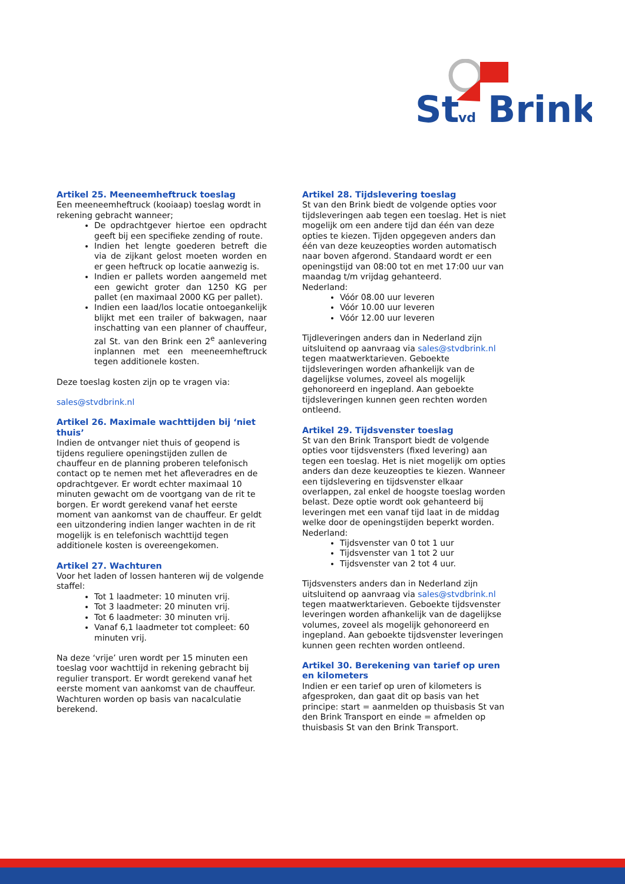St
vd
Brink
Artikel 25. Meeneemheftruck toeslag
Een meeneemheftruck (kooiaap) toeslag wordt in rekening gebracht wanneer;
De opdrachtgever hiertoe een opdracht geeft bij een specifieke zending of route.
Indien het lengte goederen betreft die via de zijkant gelost moeten worden en er geen heftruck op locatie aanwezig is.
Indien er pallets worden aangemeld met een gewicht groter dan 1250 KG per pallet (en maximaal 2000 KG per pallet).
Indien een laad/los locatie ontoegankelijk blijkt met een trailer of bakwagen, naar inschatting van een planner of chauffeur, zal St. van den Brink een 2<sup>e</sup> aanlevering inplannen met een meeneemheftruck tegen additionele kosten.
Deze toeslag kosten zijn op te vragen via:
sales@stvdbrink.nl
Artikel 26. Maximale wachttijden bij ‘niet thuis’
Indien de ontvanger niet thuis of geopend is tijdens reguliere openingstijden zullen de chauffeur en de planning proberen telefonisch contact op te nemen met het afleveradres en de opdrachtgever. Er wordt echter maximaal 10 minuten gewacht om de voortgang van de rit te borgen. Er wordt gerekend vanaf het eerste moment van aankomst van de chauffeur. Er geldt een uitzondering indien langer wachten in de rit mogelijk is en telefonisch wachttijd tegen additionele kosten is overeengekomen.
Artikel 27. Wachturen
Voor het laden of lossen hanteren wij de volgende staffel:
Tot 1 laadmeter: 10 minuten vrij.
Tot 3 laadmeter: 20 minuten vrij.
Tot 6 laadmeter: 30 minuten vrij.
Vanaf 6,1 laadmeter tot compleet: 60 minuten vrij.
Na deze ‘vrije’ uren wordt per 15 minuten een toeslag voor wachttijd in rekening gebracht bij regulier transport. Er wordt gerekend vanaf het eerste moment van aankomst van de chauffeur. Wachturen worden op basis van nacalculatie berekend.
Artikel 28. Tijdslevering toeslag
St van den Brink biedt de volgende opties voor tijdsleveringen aab tegen een toeslag. Het is niet mogelijk om een andere tijd dan één van deze opties te kiezen. Tijden opgegeven anders dan één van deze keuzeopties worden automatisch naar boven afgerond. Standaard wordt er een openingstijd van 08:00 tot en met 17:00 uur van maandag t/m vrijdag gehanteerd.
Nederland:
Vóór 08.00 uur leveren
Vóór 10.00 uur leveren
Vóór 12.00 uur leveren
Tijdleveringen anders dan in Nederland zijn uitsluitend op aanvraag via sales@stvdbrink.nl tegen maatwerktarieven. Geboekte tijdsleveringen worden afhankelijk van de dagelijkse volumes, zoveel als mogelijk gehonoreerd en ingepland. Aan geboekte tijdsleveringen kunnen geen rechten worden ontleend.
Artikel 29. Tijdsvenster toeslag
St van den Brink Transport biedt de volgende opties voor tijdsvensters (fixed levering) aan tegen een toeslag. Het is niet mogelijk om opties anders dan deze keuzeopties te kiezen. Wanneer een tijdslevering en tijdsvenster elkaar overlappen, zal enkel de hoogste toeslag worden belast. Deze optie wordt ook gehanteerd bij leveringen met een vanaf tijd laat in de middag welke door de openingstijden beperkt worden.
Nederland:
Tijdsvenster van 0 tot 1 uur
Tijdsvenster van 1 tot 2 uur
Tijdsvenster van 2 tot 4 uur.
Tijdsvensters anders dan in Nederland zijn uitsluitend op aanvraag via sales@stvdbrink.nl tegen maatwerktarieven. Geboekte tijdsvenster leveringen worden afhankelijk van de dagelijkse volumes, zoveel als mogelijk gehonoreerd en ingepland. Aan geboekte tijdsvenster leveringen kunnen geen rechten worden ontleend.
Artikel 30. Berekening van tarief op uren en kilometers
Indien er een tarief op uren of kilometers is afgesproken, dan gaat dit op basis van het principe: start = aanmelden op thuisbasis St van den Brink Transport en einde = afmelden op thuisbasis St van den Brink Transport.